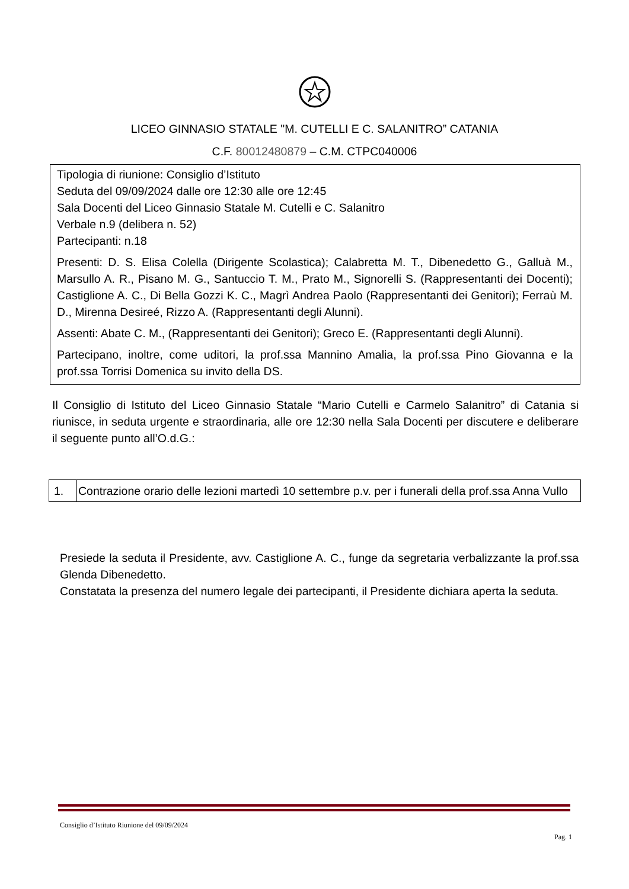LICEO GINNASIO STATALE "M. CUTELLI E C. SALANITRO” CATANIA
C.F. 80012480879 – C.M. CTPC040006
Tipologia di riunione: Consiglio d’Istituto
Seduta del 09/09/2024 dalle ore 12:30 alle ore 12:45
Sala Docenti del Liceo Ginnasio Statale M. Cutelli e C. Salanitro
Verbale n.9 (delibera n. 52)
Partecipanti: n.18
Presenti: D. S. Elisa Colella (Dirigente Scolastica); Calabretta M. T., Dibenedetto G., Galluà M., Marsullo A. R., Pisano M. G., Santuccio T. M., Prato M., Signorelli S. (Rappresentanti dei Docenti); Castiglione A. C., Di Bella Gozzi K. C., Magrì Andrea Paolo (Rappresentanti dei Genitori); Ferraù M. D., Mirenna Desireé, Rizzo A. (Rappresentanti degli Alunni).
Assenti: Abate C. M., (Rappresentanti dei Genitori); Greco E. (Rappresentanti degli Alunni).
Partecipano, inoltre, come uditori, la prof.ssa Mannino Amalia, la prof.ssa Pino Giovanna e la prof.ssa Torrisi Domenica su invito della DS.
Il Consiglio di Istituto del Liceo Ginnasio Statale “Mario Cutelli e Carmelo Salanitro” di Catania si riunisce, in seduta urgente e straordinaria, alle ore 12:30 nella Sala Docenti per discutere e deliberare il seguente punto all’O.d.G.:
| 1. | Contrazione orario delle lezioni martedì 10 settembre p.v. per i funerali della prof.ssa Anna Vullo |
Presiede la seduta il Presidente, avv. Castiglione A. C., funge da segretaria verbalizzante la prof.ssa Glenda Dibenedetto.
Constatata la presenza del numero legale dei partecipanti, il Presidente dichiara aperta la seduta.
Consiglio d’Istituto Riunione del 09/09/2024
Pag. 1